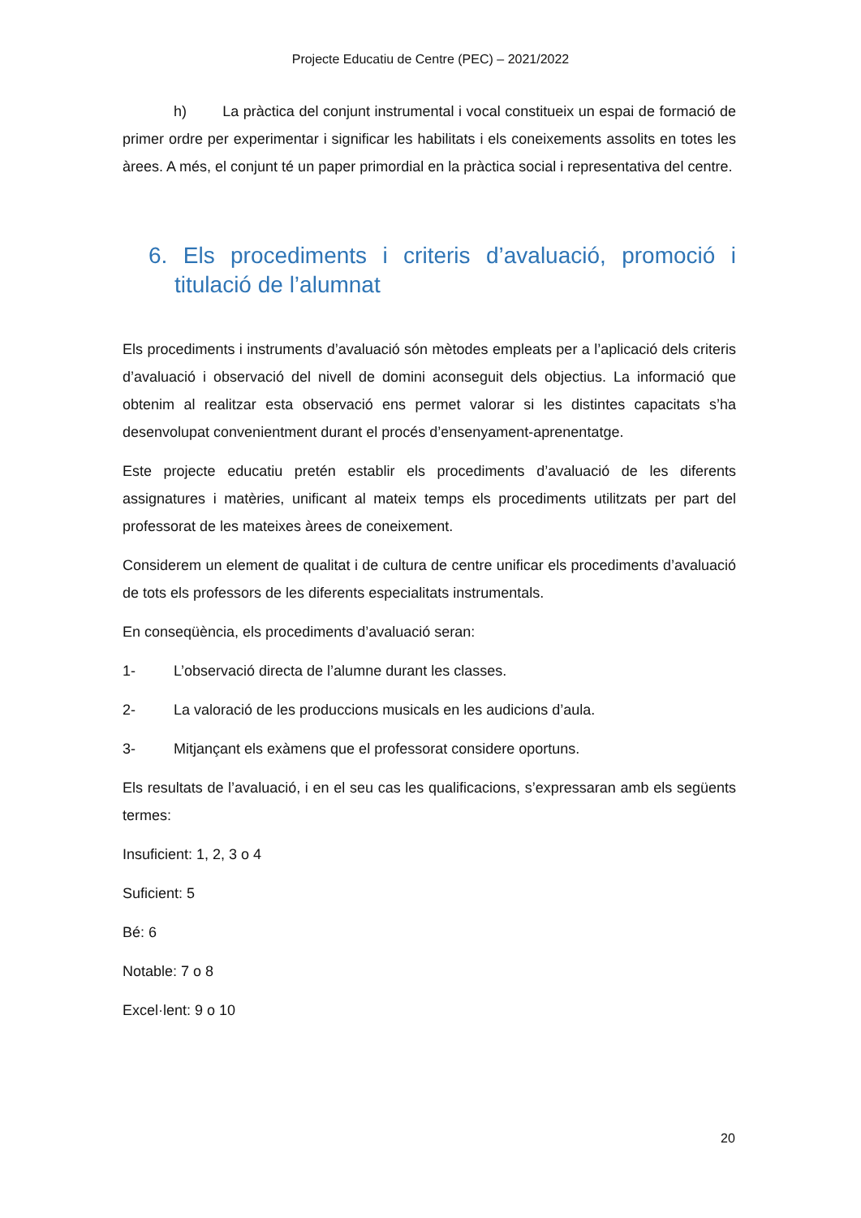Projecte Educatiu de Centre (PEC) – 2021/2022
h) La pràctica del conjunt instrumental i vocal constitueix un espai de formació de primer ordre per experimentar i significar les habilitats i els coneixements assolits en totes les àrees. A més, el conjunt té un paper primordial en la pràctica social i representativa del centre.
6. Els procediments i criteris d’avaluació, promoció i titulació de l’alumnat
Els procediments i instruments d’avaluació són mètodes empleats per a l’aplicació dels criteris d’avaluació i observació del nivell de domini aconseguit dels objectius. La informació que obtenim al realitzar esta observació ens permet valorar si les distintes capacitats s’ha desenvolupat convenientment durant el procés d’ensenyament-aprenentatge.
Este projecte educatiu pretén establir els procediments d’avaluació de les diferents assignatures i matèries, unificant al mateix temps els procediments utilitzats per part del professorat de les mateixes àrees de coneixement.
Considerem un element de qualitat i de cultura de centre unificar els procediments d’avaluació de tots els professors de les diferents especialitats instrumentals.
En conseqüència, els procediments d’avaluació seran:
1- L’observació directa de l’alumne durant les classes.
2- La valoració de les produccions musicals en les audicions d’aula.
3- Mitjançant els exàmens que el professorat considere oportuns.
Els resultats de l’avaluació, i en el seu cas les qualificacions, s’expressaran amb els següents termes:
Insuficient: 1, 2, 3 o 4
Suficient: 5
Bé: 6
Notable: 7 o 8
Excel·lent: 9 o 10
20